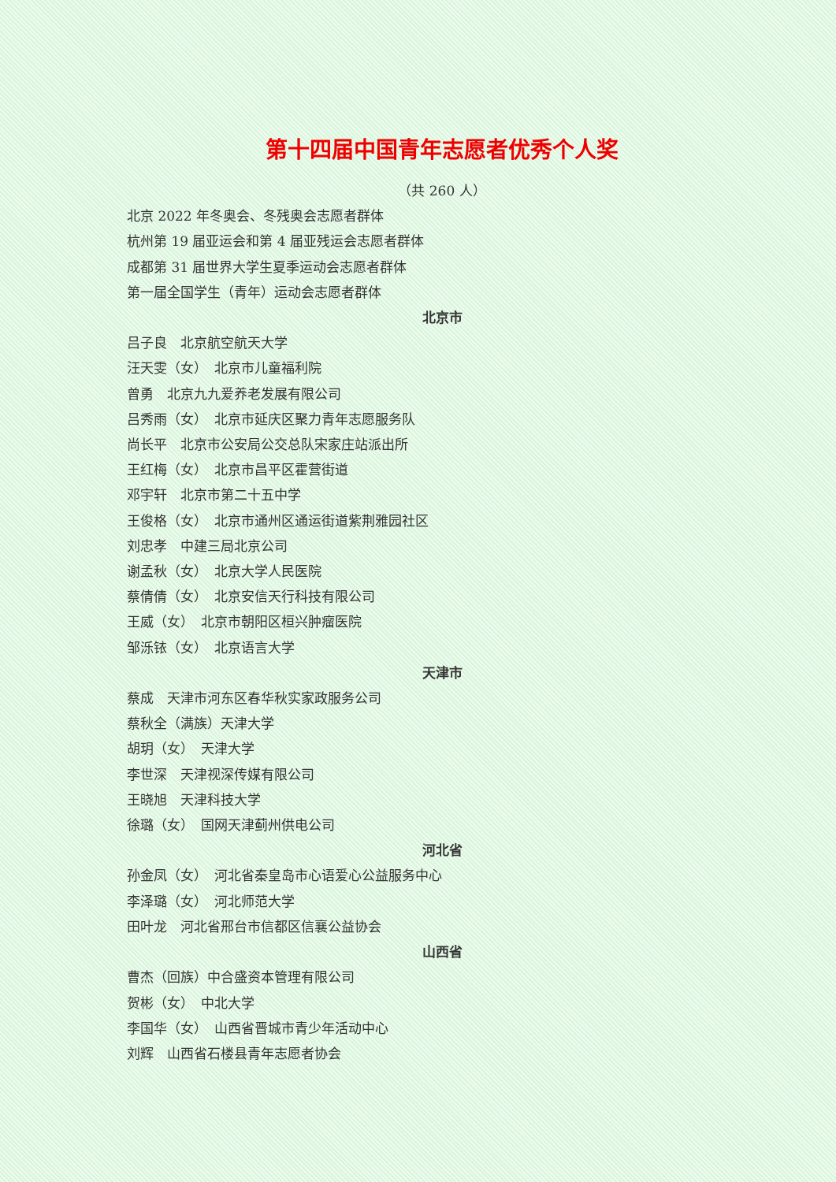第十四届中国青年志愿者优秀个人奖
（共 260 人）
北京 2022 年冬奥会、冬残奥会志愿者群体
杭州第 19 届亚运会和第 4 届亚残运会志愿者群体
成都第 31 届世界大学生夏季运动会志愿者群体
第一届全国学生（青年）运动会志愿者群体
北京市
吕子良　北京航空航天大学
汪天雯（女）　北京市儿童福利院
曾勇　北京九九爱养老发展有限公司
吕秀雨（女）　北京市延庆区聚力青年志愿服务队
尚长平　北京市公安局公交总队宋家庄站派出所
王红梅（女）　北京市昌平区霍营街道
邓宇轩　北京市第二十五中学
王俊格（女）　北京市通州区通运街道紫荆雅园社区
刘忠孝　中建三局北京公司
谢孟秋（女）　北京大学人民医院
蔡倩倩（女）　北京安信天行科技有限公司
王威（女）　北京市朝阳区桓兴肿瘤医院
邹泺铱（女）　北京语言大学
天津市
蔡成　天津市河东区春华秋实家政服务公司
蔡秋全（满族）天津大学
胡玥（女）　天津大学
李世深　天津视深传媒有限公司
王晓旭　天津科技大学
徐璐（女）　国网天津蓟州供电公司
河北省
孙金凤（女）　河北省秦皇岛市心语爱心公益服务中心
李泽璐（女）　河北师范大学
田叶龙　河北省邢台市信都区信襄公益协会
山西省
曹杰（回族）中合盛资本管理有限公司
贺彬（女）　中北大学
李国华（女）　山西省晋城市青少年活动中心
刘辉　山西省石楼县青年志愿者协会